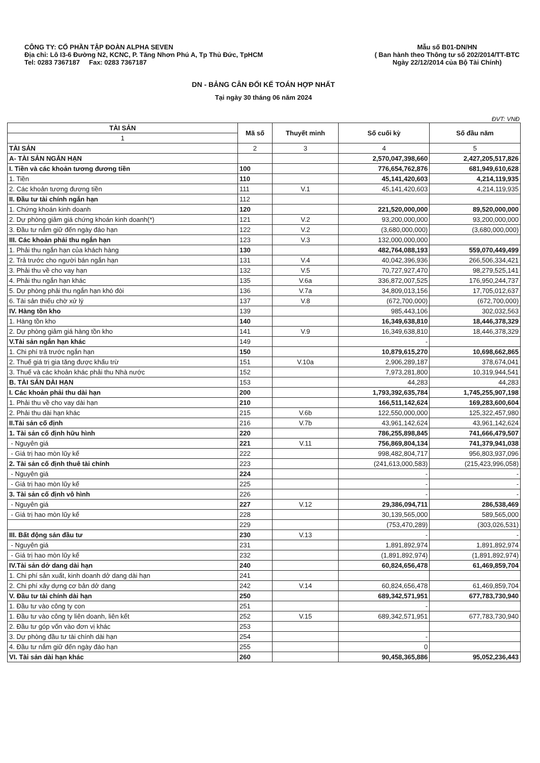CÔNG TY: CỔ PHẦN TẬP ĐOÀN ALPHA SEVEN
Địa chỉ: Lô I3-6 Đường N2, KCNC, P. Tăng Nhơn Phú A, Tp Thủ Đức, TpHCM
Tel: 0283 7367187 Fax: 0283 7367187
Mẫu số B01-DN/HN
( Ban hành theo Thông tư số 202/2014/TT-BTC
Ngày 22/12/2014 của Bộ Tài Chính)
DN - BẢNG CÂN ĐỐI KẾ TOÁN HỢP NHẤT
Tại ngày 30 tháng 06 năm 2024
ĐVT: VNĐ
| TÀI SẢN | Mã số | Thuyết minh | Số cuối kỳ | Số đầu năm |
| --- | --- | --- | --- | --- |
| 1 | | | | |
| TÀI SẢN | 2 | 3 | 4 | 5 |
| A- TÀI SẢN NGẮN HẠN | | | 2,570,047,398,660 | 2,427,205,517,826 |
| I. Tiền và các khoản tương đương tiền | 100 | | 776,654,762,876 | 681,949,610,628 |
| 1. Tiền | 110 | | 45,141,420,603 | 4,214,119,935 |
| 2. Các khoản tương đương tiền | 111 | V.1 | 45,141,420,603 | 4,214,119,935 |
| II. Đầu tư tài chính ngắn hạn | 112 | | | |
| 1. Chứng khoán kinh doanh | 120 | | 221,520,000,000 | 89,520,000,000 |
| 2. Dự phòng giảm giá chứng khoán kinh doanh(*) | 121 | V.2 | 93,200,000,000 | 93,200,000,000 |
| 3. Đầu tư nắm giữ đến ngày đáo hạn | 122 | V.2 | (3,680,000,000) | (3,680,000,000) |
| III. Các khoản phải thu ngắn hạn | 123 | V.3 | 132,000,000,000 | |
| 1. Phải thu ngắn hạn của khách hàng | 130 | | 482,764,088,193 | 559,070,449,499 |
| 2. Trả trước cho người bán ngắn hạn | 131 | V.4 | 40,042,396,936 | 266,506,334,421 |
| 3. Phải thu về cho vay hạn | 132 | V.5 | 70,727,927,470 | 98,279,525,141 |
| 4. Phải thu ngắn hạn khác | 135 | V.6a | 336,872,007,525 | 176,950,244,737 |
| 5. Dự phòng phải thu ngắn hạn khó đòi | 136 | V.7a | 34,809,013,156 | 17,705,012,637 |
| 6. Tài sản thiếu chờ xử lý | 137 | V.8 | (672,700,000) | (672,700,000) |
| IV. Hàng tồn kho | 139 | | 985,443,106 | 302,032,563 |
| 1. Hàng tồn kho | 140 | | 16,349,638,810 | 18,446,378,329 |
| 2. Dự phòng giảm giá hàng tồn kho | 141 | V.9 | 16,349,638,810 | 18,446,378,329 |
| V.Tài sản ngắn hạn khác | 149 | | - | |
| 1. Chi phí trả trước ngắn hạn | 150 | | 10,879,615,270 | 10,698,662,865 |
| 2. Thuế giá trị gia tăng được khấu trừ | 151 | V.10a | 2,906,289,187 | 378,674,041 |
| 3. Thuế và các khoản khác phải thu Nhà nước | 152 | | 7,973,281,800 | 10,319,944,541 |
| B. TÀI SẢN DÀI HẠN | 153 | | 44,283 | 44,283 |
| I. Các khoản phải thu dài hạn | 200 | | 1,793,392,635,784 | 1,745,255,907,198 |
| 1. Phải thu về cho vay dài hạn | 210 | | 166,511,142,624 | 169,283,600,604 |
| 2. Phải thu dài hạn khác | 215 | V.6b | 122,550,000,000 | 125,322,457,980 |
| II.Tài sản cố định | 216 | V.7b | 43,961,142,624 | 43,961,142,624 |
| 1. Tài sản cố định hữu hình | 220 | | 786,255,898,845 | 741,666,479,507 |
| - Nguyên giá | 221 | V.11 | 756,869,804,134 | 741,379,941,038 |
| - Giá trị hao mòn lũy kế | 222 | | 998,482,804,717 | 956,803,937,096 |
| 2. Tài sản cố định thuê tài chính | 223 | | (241,613,000,583) | (215,423,996,058) |
| - Nguyên giá | 224 | | - | - |
| - Giá trị hao mòn lũy kế | 225 | | - | - |
| 3. Tài sản cố định vô hình | 226 | | - | - |
| - Nguyên giá | 227 | V.12 | 29,386,094,711 | 286,538,469 |
| - Giá trị hao mòn lũy kế | 228 | | 30,139,565,000 | 589,565,000 |
| | 229 | | (753,470,289) | (303,026,531) |
| III. Bất động sản đầu tư | 230 | V.13 | - | - |
| - Nguyên giá | 231 | | 1,891,892,974 | 1,891,892,974 |
| - Giá trị hao mòn lũy kế | 232 | | (1,891,892,974) | (1,891,892,974) |
| IV.Tài sản dở dang dài hạn | 240 | | 60,824,656,478 | 61,469,859,704 |
| 1. Chi phí sản xuất, kinh doanh dở dang dài hạn | 241 | | | |
| 2. Chi phí xây dựng cơ bản dở dang | 242 | V.14 | 60,824,656,478 | 61,469,859,704 |
| V. Đầu tư tài chính dài hạn | 250 | | 689,342,571,951 | 677,783,730,940 |
| 1. Đầu tư vào công ty con | 251 | | - | |
| 1. Đầu tư vào công ty liên doanh, liên kết | 252 | V.15 | 689,342,571,951 | 677,783,730,940 |
| 2. Đầu tư góp vốn vào đơn vị khác | 253 | | | |
| 3. Dự phòng đầu tư tài chính dài hạn | 254 | | - | |
| 4. Đầu tư nắm giữ đến ngày đáo hạn | 255 | | 0 | |
| VI. Tài sản dài hạn khác | 260 | | 90,458,365,886 | 95,052,236,443 |